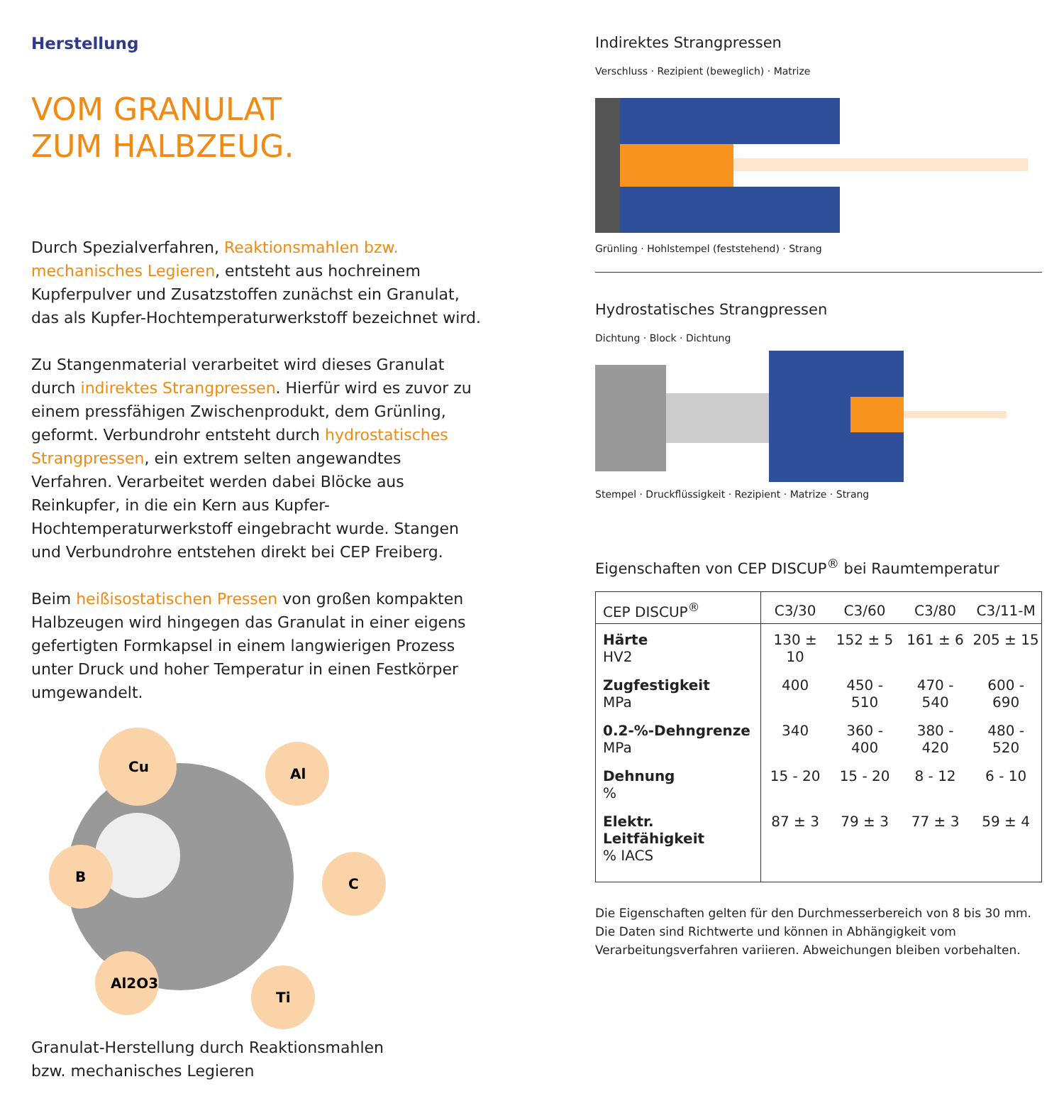Herstellung
VOM GRANULAT
ZUM HALBZEUG.
Durch Spezialverfahren, Reaktionsmahlen bzw. mechanisches Legieren, entsteht aus hochreinem Kupferpulver und Zusatzstoffen zunächst ein Granulat, das als Kupfer-Hochtemperaturwerkstoff bezeichnet wird.
Zu Stangenmaterial verarbeitet wird dieses Granulat durch indirektes Strangpressen. Hierfür wird es zuvor zu einem pressfähigen Zwischenprodukt, dem Grünling, geformt. Verbundrohr entsteht durch hydrostatisches Strangpressen, ein extrem selten angewandtes Verfahren. Verarbeitet werden dabei Blöcke aus Reinkupfer, in die ein Kern aus Kupfer-Hochtemperaturwerkstoff eingebracht wurde. Stangen und Verbundrohre entstehen direkt bei CEP Freiberg.
Beim heißisostatischen Pressen von großen kompakten Halbzeugen wird hingegen das Granulat in einer eigens gefertigten Formkapsel in einem langwierigen Prozess unter Druck und hoher Temperatur in einen Festkörper umgewandelt.
Cu
Al
B
C
Al2O3
Ti
Granulat-Herstellung durch Reaktionsmahlen
bzw. mechanisches Legieren
Indirektes Strangpressen
Verschluss · Rezipient (beweglich) · Matrize
Grünling · Hohlstempel (feststehend) · Strang
Hydrostatisches Strangpressen
Dichtung · Block · Dichtung
Stempel · Druckflüssigkeit · Rezipient · Matrize · Strang
Eigenschaften von CEP DISCUP<sup>®</sup> bei Raumtemperatur
| CEP DISCUP<sup>®</sup> | C3/30 | C3/60 | C3/80 | C3/11-M |
| --- | --- | --- | --- | --- |
| Härte HV2 | 130 ± 10 | 152 ± 5 | 161 ± 6 | 205 ± 15 |
| Zugfestigkeit MPa | 400 | 450 - 510 | 470 - 540 | 600 - 690 |
| 0.2-%-Dehngrenze MPa | 340 | 360 - 400 | 380 - 420 | 480 - 520 |
| Dehnung % | 15 - 20 | 15 - 20 | 8 - 12 | 6 - 10 |
| Elektr. Leitfähigkeit % IACS | 87 ± 3 | 79 ± 3 | 77 ± 3 | 59 ± 4 |
Die Eigenschaften gelten für den Durchmesserbereich von 8 bis 30 mm. Die Daten sind Richtwerte und können in Abhängigkeit vom Verarbeitungsverfahren variieren. Abweichungen bleiben vorbehalten.